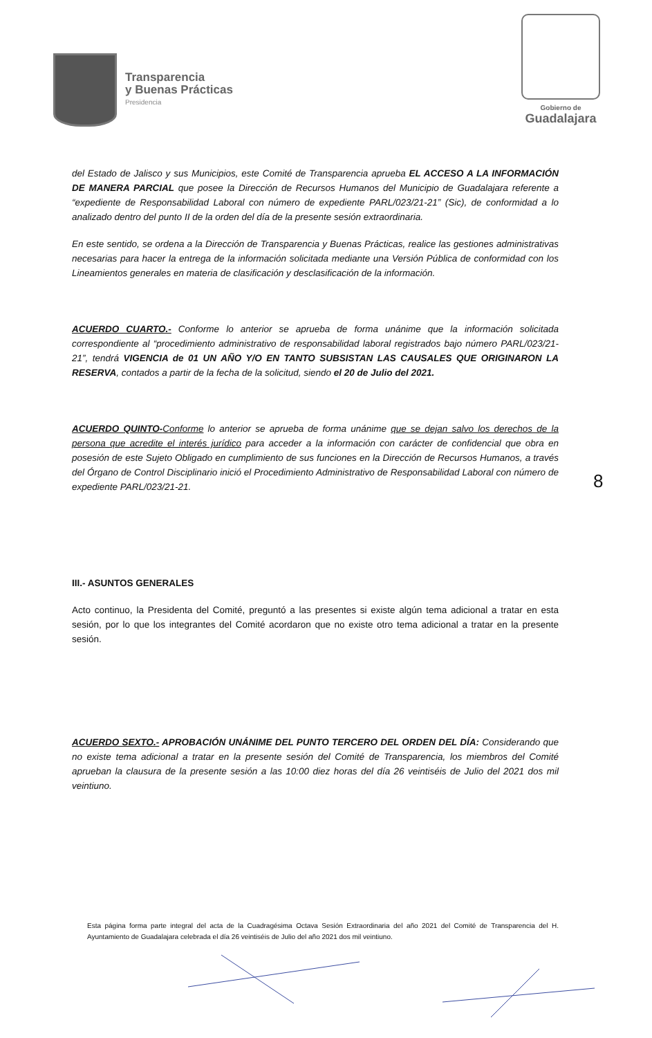Transparencia
y Buenas Prácticas
Presidencia
Gobierno de
Guadalajara
del Estado de Jalisco y sus Municipios, este Comité de Transparencia aprueba EL ACCESO A LA INFORMACIÓN DE MANERA PARCIAL que posee la Dirección de Recursos Humanos del Municipio de Guadalajara referente a “expediente de Responsabilidad Laboral con número de expediente PARL/023/21-21” (Sic), de conformidad a lo analizado dentro del punto II de la orden del día de la presente sesión extraordinaria.
En este sentido, se ordena a la Dirección de Transparencia y Buenas Prácticas, realice las gestiones administrativas necesarias para hacer la entrega de la información solicitada mediante una Versión Pública de conformidad con los Lineamientos generales en materia de clasificación y desclasificación de la información.
ACUERDO CUARTO.- Conforme lo anterior se aprueba de forma unánime que la información solicitada correspondiente al “procedimiento administrativo de responsabilidad laboral registrados bajo número PARL/023/21-21”, tendrá VIGENCIA de 01 UN AÑO Y/O EN TANTO SUBSISTAN LAS CAUSALES QUE ORIGINARON LA RESERVA, contados a partir de la fecha de la solicitud, siendo el 20 de Julio del 2021.
ACUERDO QUINTO-Conforme lo anterior se aprueba de forma unánime que se dejan salvo los derechos de la persona que acredite el interés jurídico para acceder a la información con carácter de confidencial que obra en posesión de este Sujeto Obligado en cumplimiento de sus funciones en la Dirección de Recursos Humanos, a través del Órgano de Control Disciplinario inició el Procedimiento Administrativo de Responsabilidad Laboral con número de expediente PARL/023/21-21.
III.- ASUNTOS GENERALES
Acto continuo, la Presidenta del Comité, preguntó a las presentes si existe algún tema adicional a tratar en esta sesión, por lo que los integrantes del Comité acordaron que no existe otro tema adicional a tratar en la presente sesión.
ACUERDO SEXTO.- APROBACIÓN UNÁNIME DEL PUNTO TERCERO DEL ORDEN DEL DÍA: Considerando que no existe tema adicional a tratar en la presente sesión del Comité de Transparencia, los miembros del Comité aprueban la clausura de la presente sesión a las 10:00 diez horas del día 26 veintiséis de Julio del 2021 dos mil veintiuno.
8
Esta página forma parte integral del acta de la Cuadragésima Octava Sesión Extraordinaria del año 2021 del Comité de Transparencia del H. Ayuntamiento de Guadalajara celebrada el día 26 veintiséis de Julio del año 2021 dos mil veintiuno.